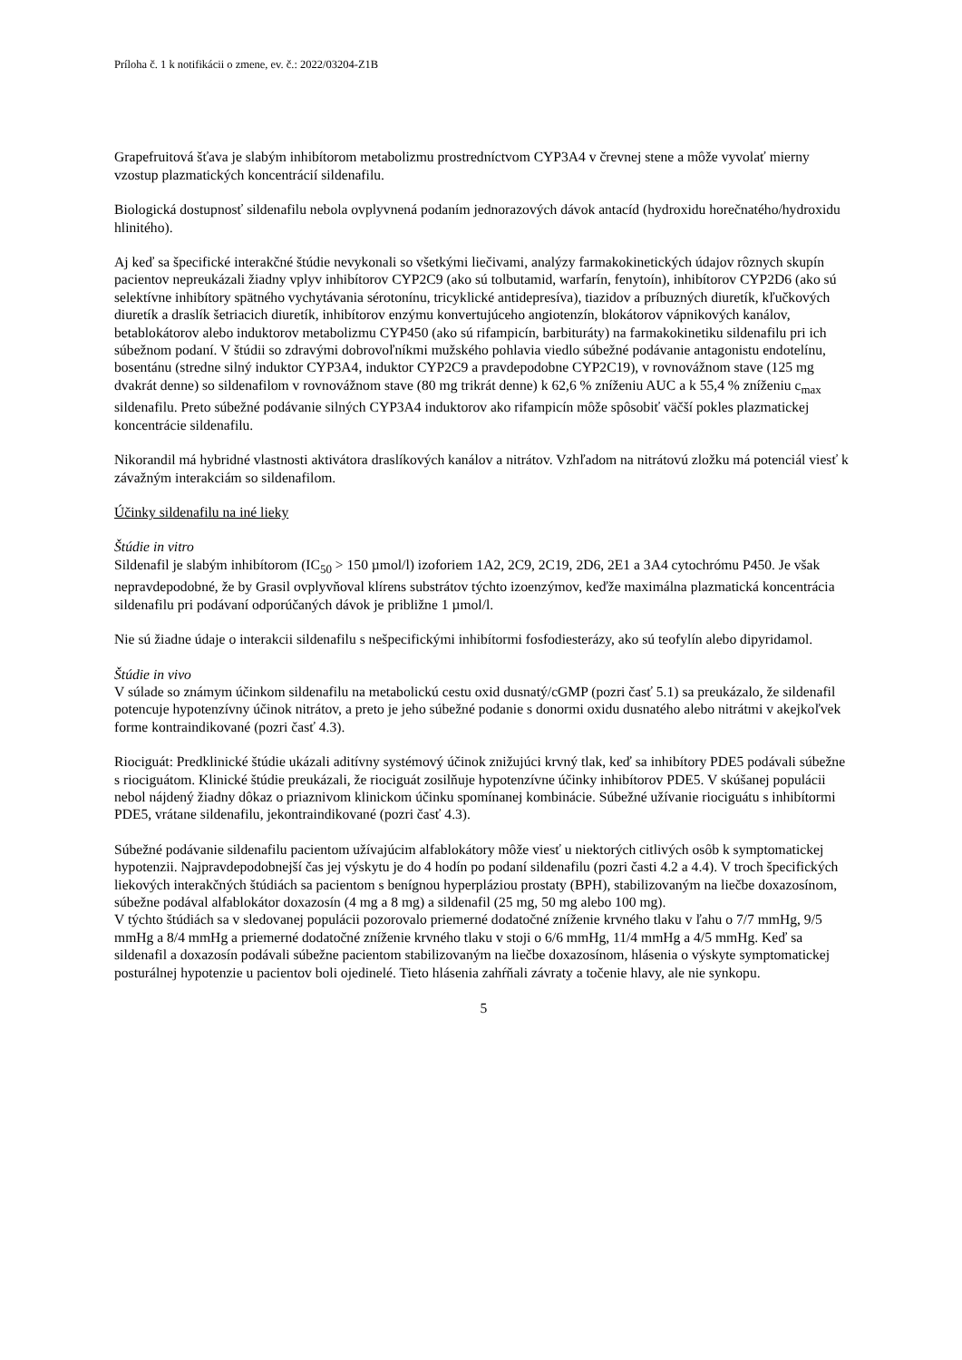Príloha č. 1 k notifikácii o zmene, ev. č.: 2022/03204-Z1B
Grapefruitová šťava je slabým inhibítorom metabolizmu prostredníctvom CYP3A4 v črevnej stene a môže vyvolať mierny vzostup plazmatických koncentrácií sildenafilu.
Biologická dostupnosť sildenafilu nebola ovplyvnená podaním jednorazových dávok antacíd (hydroxidu horečnatého/hydroxidu hlinitého).
Aj keď sa špecifické interakčné štúdie nevykonali so všetkými liečivami, analýzy farmakokinetických údajov rôznych skupín pacientov nepreukázali žiadny vplyv inhibítorov CYP2C9 (ako sú tolbutamid, warfarín, fenytoín), inhibítorov CYP2D6 (ako sú selektívne inhibítory spätného vychytávania sérotonínu, tricyklické antidepresíva), tiazidov a príbuzných diuretík, kľučkových diuretík a draslík šetriacich diuretík, inhibítorov enzýmu konvertujúceho angiotenzín, blokátorov vápnikových kanálov, betablokátorov alebo induktorov metabolizmu CYP450 (ako sú rifampicín, barbituráty) na farmakokinetiku sildenafilu pri ich súbežnom podaní. V štúdii so zdravými dobrovoľníkmi mužského pohlavia viedlo súbežné podávanie antagonistu endotelínu, bosentánu (stredne silný induktor CYP3A4, induktor CYP2C9 a pravdepodobne CYP2C19), v rovnovážnom stave (125 mg dvakrát denne) so sildenafilom v rovnovážnom stave (80 mg trikrát denne) k 62,6 % zníženiu AUC a k 55,4 % zníženiu c<sub>max</sub> sildenafilu. Preto súbežné podávanie silných CYP3A4 induktorov ako rifampicín môže spôsobiť väčší pokles plazmatickej koncentrácie sildenafilu.
Nikorandil má hybridné vlastnosti aktivátora draslíkových kanálov a nitrátov. Vzhľadom na nitrátovú zložku má potenciál viesť k závažným interakciám so sildenafilom.
Účinky sildenafilu na iné lieky
Štúdie in vitro
Sildenafil je slabým inhibítorom (IC<sub>50</sub> > 150 µmol/l) izoforiem 1A2, 2C9, 2C19, 2D6, 2E1 a 3A4 cytochrómu P450. Je však nepravdepodobné, že by Grasil ovplyvňoval klírens substrátov týchto izoenzýmov, keďže maximálna plazmatická koncentrácia sildenafilu pri podávaní odporúčaných dávok je približne 1 µmol/l.
Nie sú žiadne údaje o interakcii sildenafilu s nešpecifickými inhibítormi fosfodiesterázy, ako sú teofylín alebo dipyridamol.
Štúdie in vivo
V súlade so známym účinkom sildenafilu na metabolickú cestu oxid dusnatý/cGMP (pozri časť 5.1) sa preukázalo, že sildenafil potencuje hypotenzívny účinok nitrátov, a preto je jeho súbežné podanie s donormi oxidu dusnatého alebo nitrátmi v akejkoľvek forme kontraindikované (pozri časť 4.3).
Riociguát: Predklinické štúdie ukázali aditívny systémový účinok znižujúci krvný tlak, keď sa inhibítory PDE5 podávali súbežne s riociguátom. Klinické štúdie preukázali, že riociguát zosilňuje hypotenzívne účinky inhibítorov PDE5. V skúšanej populácii nebol nájdený žiadny dôkaz o priaznivom klinickom účinku spomínanej kombinácie. Súbežné užívanie riociguátu s inhibítormi PDE5, vrátane sildenafilu, jekontraindikované (pozri časť 4.3).
Súbežné podávanie sildenafilu pacientom užívajúcim alfablokátory môže viesť u niektorých citlivých osôb k symptomatickej hypotenzii. Najpravdepodobnejší čas jej výskytu je do 4 hodín po podaní sildenafilu (pozri časti 4.2 a 4.4). V troch špecifických liekových interakčných štúdiách sa pacientom s benígnou hyperpláziou prostaty (BPH), stabilizovaným na liečbe doxazosínom, súbežne podával alfablokátor doxazosín (4 mg a 8 mg) a sildenafil (25 mg, 50 mg alebo 100 mg).
V týchto štúdiách sa v sledovanej populácii pozorovalo priemerné dodatočné zníženie krvného tlaku v ľahu o 7/7 mmHg, 9/5 mmHg a 8/4 mmHg a priemerné dodatočné zníženie krvného tlaku v stoji o 6/6 mmHg, 11/4 mmHg a 4/5 mmHg. Keď sa sildenafil a doxazosín podávali súbežne pacientom stabilizovaným na liečbe doxazosínom, hlásenia o výskyte symptomatickej posturálnej hypotenzie u pacientov boli ojedinelé. Tieto hlásenia zahŕňali závraty a točenie hlavy, ale nie synkopu.
5